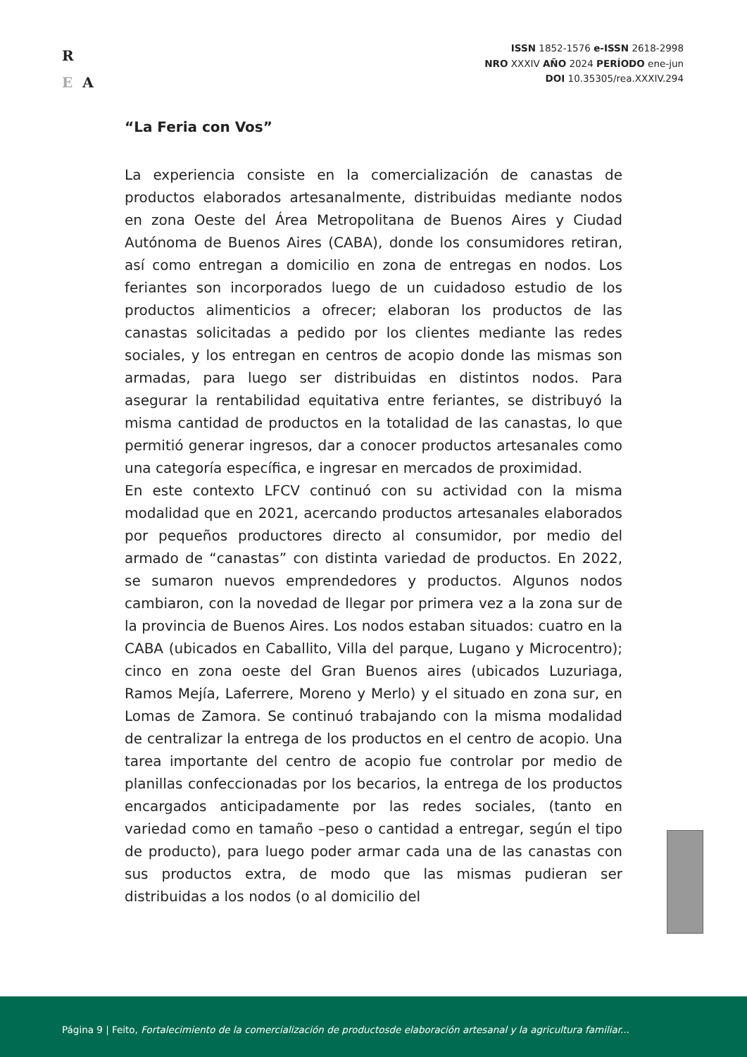R
E A
ISSN 1852-1576 e-ISSN 2618-2998
NRO XXXIV AÑO 2024 PERÍODO ene-jun
DOI 10.35305/rea.XXXIV.294
“La Feria con Vos”
La experiencia consiste en la comercialización de canastas de productos elaborados artesanalmente, distribuidas mediante nodos en zona Oeste del Área Metropolitana de Buenos Aires y Ciudad Autónoma de Buenos Aires (CABA), donde los consumidores retiran, así como entregan a domicilio en zona de entregas en nodos. Los feriantes son incorporados luego de un cuidadoso estudio de los productos alimenticios a ofrecer; elaboran los productos de las canastas solicitadas a pedido por los clientes mediante las redes sociales, y los entregan en centros de acopio donde las mismas son armadas, para luego ser distribuidas en distintos nodos. Para asegurar la rentabilidad equitativa entre feriantes, se distribuyó la misma cantidad de productos en la totalidad de las canastas, lo que permitió generar ingresos, dar a conocer productos artesanales como una categoría específica, e ingresar en mercados de proximidad.
En este contexto LFCV continuó con su actividad con la misma modalidad que en 2021, acercando productos artesanales elaborados por pequeños productores directo al consumidor, por medio del armado de “canastas” con distinta variedad de productos. En 2022, se sumaron nuevos emprendedores y productos. Algunos nodos cambiaron, con la novedad de llegar por primera vez a la zona sur de la provincia de Buenos Aires. Los nodos estaban situados: cuatro en la CABA (ubicados en Caballito, Villa del parque, Lugano y Microcentro); cinco en zona oeste del Gran Buenos aires (ubicados Luzuriaga, Ramos Mejía, Laferrere, Moreno y Merlo) y el situado en zona sur, en Lomas de Zamora. Se continuó trabajando con la misma modalidad de centralizar la entrega de los productos en el centro de acopio. Una tarea importante del centro de acopio fue controlar por medio de planillas confeccionadas por los becarios, la entrega de los productos encargados anticipadamente por las redes sociales, (tanto en variedad como en tamaño –peso o cantidad a entregar, según el tipo de producto), para luego poder armar cada una de las canastas con sus productos extra, de modo que las mismas pudieran ser distribuidas a los nodos (o al domicilio del
Página 9 | Feito, Fortalecimiento de la comercialización de productosde elaboración artesanal y la agricultura familiar...